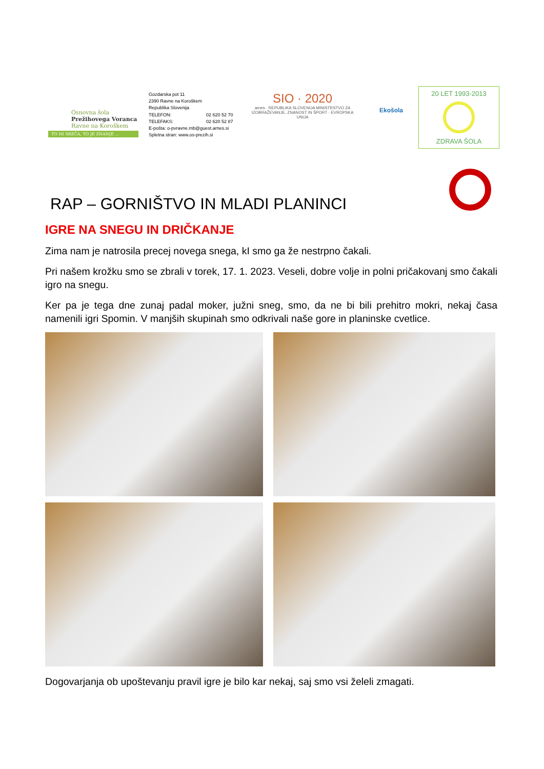Osnovna šola
Prežihovega Voranca
Ravne na Koroškem
TO NI SREČA, TO JE ZNANJE ...
Gozdarska pot 11
2390 Ravne na Koroškem
Republika Slovenija
TELEFON: 02 620 52 70
TELEFAKS: 02 620 52 87
E-pošta: o-pvravne.mb@guest.arnes.si
Spletna stran: www.os-prezih.si
SIO · 2020
arnes · REPUBLIKA SLOVENIJA MINISTRSTVO ZA IZOBRAŽEVANJE, ZNANOST IN ŠPORT · EVROPSKA UNIJA
Ekošola
20 LET 1993-2013
ZDRAVA ŠOLA
RAP – GORNIŠTVO IN MLADI PLANINCI
IGRE NA SNEGU IN DRIČKANJE
Zima nam je natrosila precej novega snega, kI smo ga že nestrpno čakali.
Pri našem krožku smo se zbrali v torek, 17. 1. 2023. Veseli, dobre volje in polni pričakovanj smo čakali igro na snegu.
Ker pa je tega dne zunaj padal moker, južni sneg, smo, da ne bi bili prehitro mokri, nekaj časa namenili igri Spomin. V manjših skupinah smo odkrivali naše gore in planinske cvetlice.
Dogovarjanja ob upoštevanju pravil igre je bilo kar nekaj, saj smo vsi želeli zmagati.